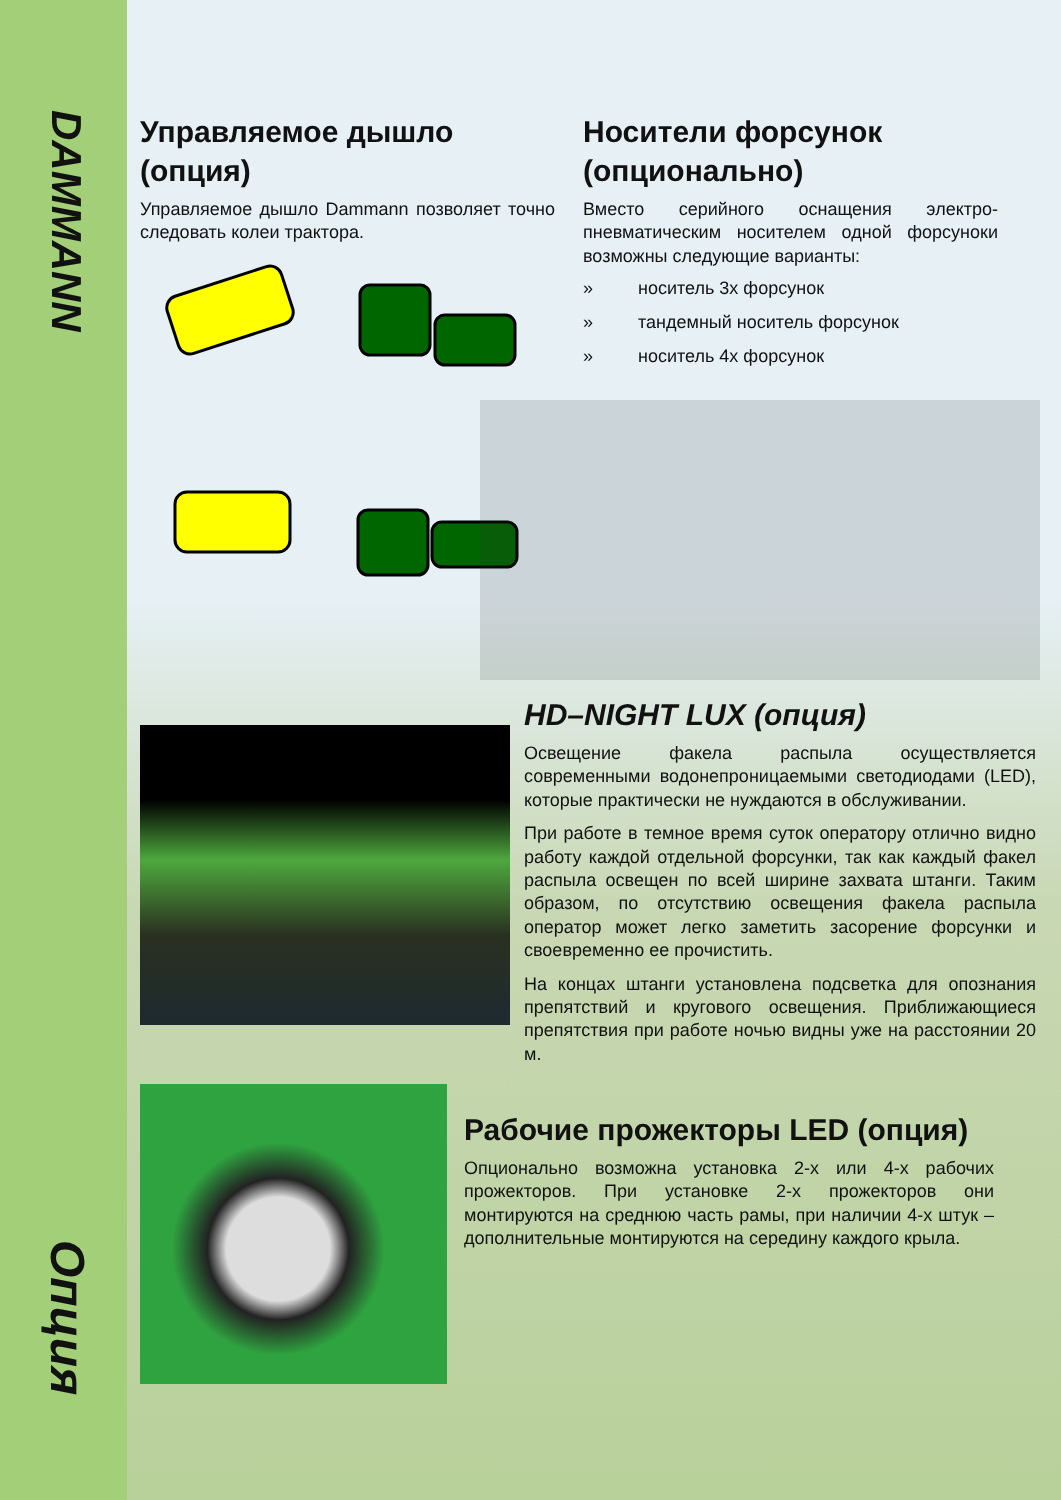DAMMANN
Опция
Управляемое дышло (опция)
Управляемое дышло Dammann позволяет точно следовать колеи трактора.
Носители форсунок (опционально)
Вместо серийного оснащения электро-пневматическим носителем одной форсуноки возможны следующие варианты:
» носитель 3х форсунок
» тандемный носитель форсунок
» носитель 4х форсунок
HD–NIGHT LUX (опция)
Освещение факела распыла осуществляется современными водонепроницаемыми светодиодами (LED), которые практически не нуждаются в обслуживании.
При работе в темное время суток оператору отлично видно работу каждой отдельной форсунки, так как каждый факел распыла освещен по всей ширине захвата штанги. Таким образом, по отсутствию освещения факела распыла оператор может легко заметить засорение форсунки и своевременно ее прочистить.
На концах штанги установлена подсветка для опознания препятствий и кругового освещения. Приближающиеся препятствия при работе ночью видны уже на расстоянии 20 м.
Рабочие прожекторы LED (опция)
Опционально возможна установка 2-х или 4-х рабочих прожекторов. При установке 2-х прожекторов они монтируются на среднюю часть рамы, при наличии 4-х штук – дополнительные монтируются на середину каждого крыла.